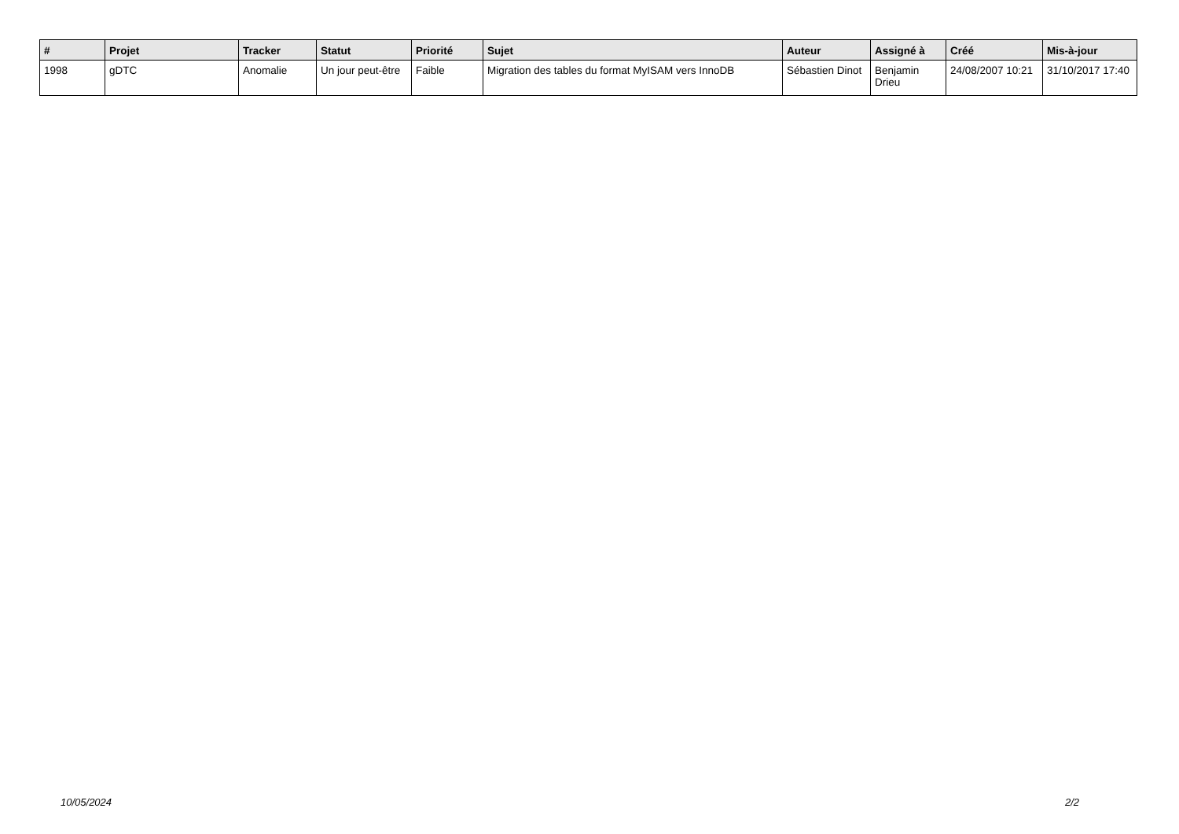| # | Projet | Tracker | Statut | Priorité | Sujet | Auteur | Assigné à | Créé | Mis-à-jour |
| --- | --- | --- | --- | --- | --- | --- | --- | --- | --- |
| 1998 | gDTC | Anomalie | Un jour peut-être | Faible | Migration des tables du format MyISAM vers InnoDB | Sébastien Dinot | Benjamin Drieu | 24/08/2007 10:21 | 31/10/2017 17:40 |
10/05/2024 2/2